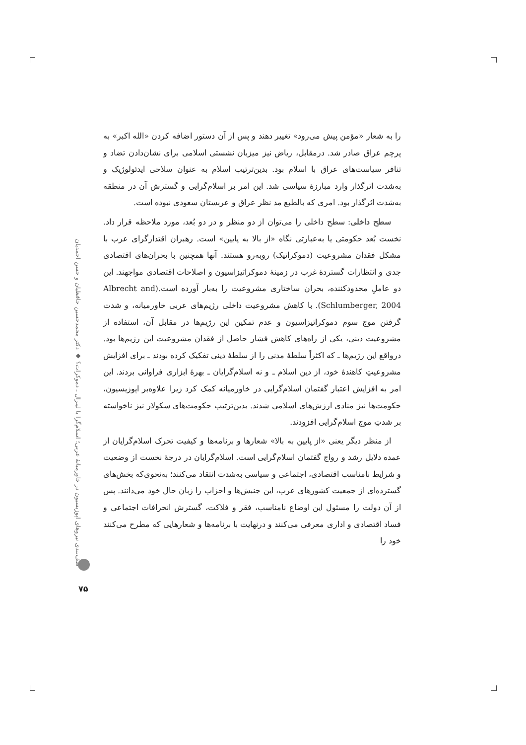را به شعار «مؤمن پیش می‌رود» تغییر دهند و پس از آن دستور اضافه کردن «الله اکبر» به پرچم عراق صادر شد. درمقابل، ریاض نیز میزبان نشستی اسلامی برای نشان‌دادن تضاد و تنافر سیاست‌های عراق با اسلام بود. بدین‌ترتیب اسلام به عنوان سلاحی ایدئولوژیک و به‌شدت اثرگذار وارد مبارزهٔ سیاسی شد. این امر بر اسلام‌گرایی و گسترش آن در منطقه به‌شدت اثرگذار بود. امری که بالطبع مد نظر عراق و عربستان سعودی نبوده است.
سطح داخلی: سطح داخلی را می‌توان از دو منظر و در دو بُعد، مورد ملاحظه قرار داد. نخست بُعد حکومتی یا به‌عبارتی نگاه «از بالا به پایین» است. رهبران اقتدارگرای عرب با مشکل فقدان مشروعیت (دموکراتیک) روبه‌رو هستند. آنها همچنین با بحران‌های اقتصادی جدی و انتظارات گستردهٔ غرب در زمینهٔ دموکراتیزاسیون و اصلاحات اقتصادی مواجهند. این دو عاملِ محدودکننده، بحران ساختاری مشروعیت را به‌بار آورده است.(Albrecht and Schlumberger, 2004). با کاهش مشروعیت داخلی رژیم‌های عربی خاورمیانه، و شدت گرفتن موج سوم دموکراتیزاسیون و عدم تمکین این رژیم‌ها در مقابل آن، استفاده از مشروعیت دینی، یکی از راه‌های کاهش فشار حاصل از فقدان مشروعیت این رژیم‌ها بود. درواقع این رژیم‌ها ـ که اکثراً سلطهٔ مدنی را از سلطهٔ دینی تفکیک کرده بودند ـ برای افزایش مشروعیتِ کاهندهٔ خود، از دین اسلام ـ و نه اسلام‌گرایان ـ بهرهٔ ابزاری فراوانی بردند. این امر به افزایش اعتبار گفتمان اسلام‌گرایی در خاورمیانه کمک کرد زیرا علاوه‌بر اپوزیسیون، حکومت‌ها نیز منادی ارزش‌های اسلامی شدند. بدین‌ترتیب حکومت‌های سکولار نیز ناخواسته بر شدتِ موج اسلام‌گرایی افزودند.
از منظر دیگر یعنی «از پایین به بالا» شعارها و برنامه‌ها و کیفیت تحرک اسلام‌گرایان از عمده دلایل رشد و رواج گفتمان اسلام‌گرایی است. اسلام‌گرایان در درجهٔ نخست از وضعیت و شرایط نامناسب اقتصادی، اجتماعی و سیاسی به‌شدت انتقاد می‌کنند؛ به‌نحوی‌که بخش‌های گسترده‌ای از جمعیت کشورهای عرب، این جنبش‌ها و احزاب را زبان حال خود می‌دانند. پس از آن دولت را مسئول این اوضاع نامناسب، فقر و فلاکت، گسترش انحرافات اجتماعی و فساد اقتصادی و اداری معرفی می‌کنند و درنهایت با برنامه‌ها و شعارهایی که مطرح می‌کنند خود را
صف‌بندی نیروهای اپوزیسیون در خاورمیانهٔ عربی؛ اسلام‌گرا یا لیبرال ـ دموکرات؟ ◆ دکتر محمدحسین حافظیان و حسن احمدیان
۷۵